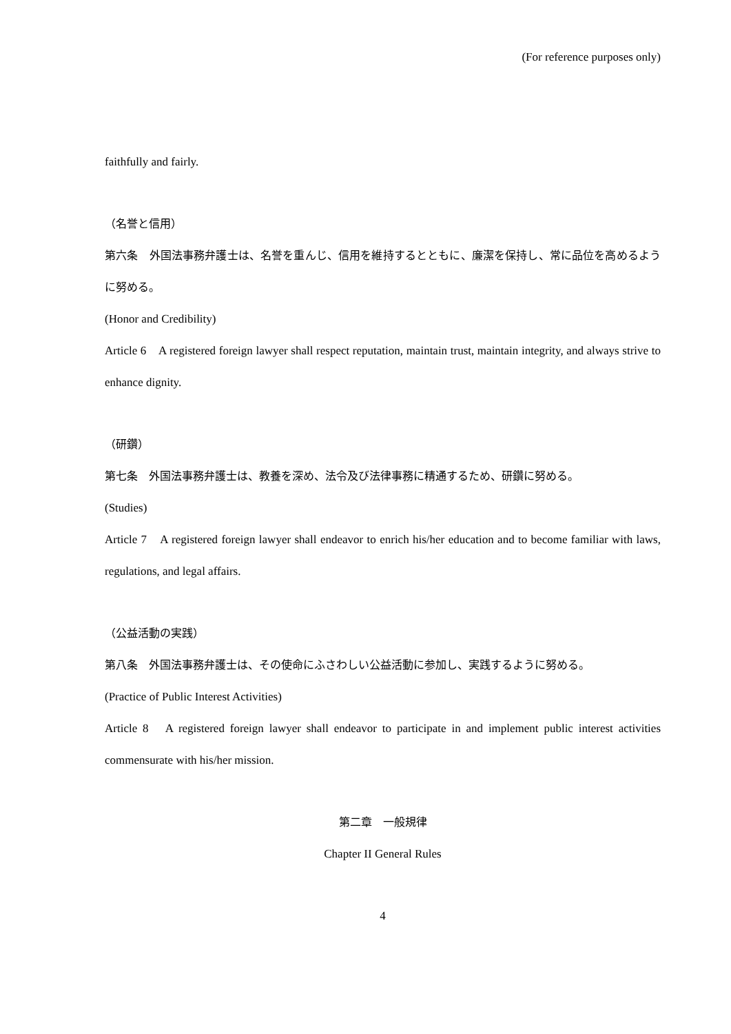(For reference purposes only)
faithfully and fairly.
（名誉と信用）
第六条　外国法事務弁護士は、名誉を重んじ、信用を維持するとともに、廉潔を保持し、常に品位を高めるように努める。
(Honor and Credibility)
Article 6　A registered foreign lawyer shall respect reputation, maintain trust, maintain integrity, and always strive to enhance dignity.
（研鑽）
第七条　外国法事務弁護士は、教養を深め、法令及び法律事務に精通するため、研鑽に努める。
(Studies)
Article 7　A registered foreign lawyer shall endeavor to enrich his/her education and to become familiar with laws, regulations, and legal affairs.
（公益活動の実践）
第八条　外国法事務弁護士は、その使命にふさわしい公益活動に参加し、実践するように努める。
(Practice of Public Interest Activities)
Article 8　A registered foreign lawyer shall endeavor to participate in and implement public interest activities commensurate with his/her mission.
第二章　一般規律
Chapter II General Rules
4